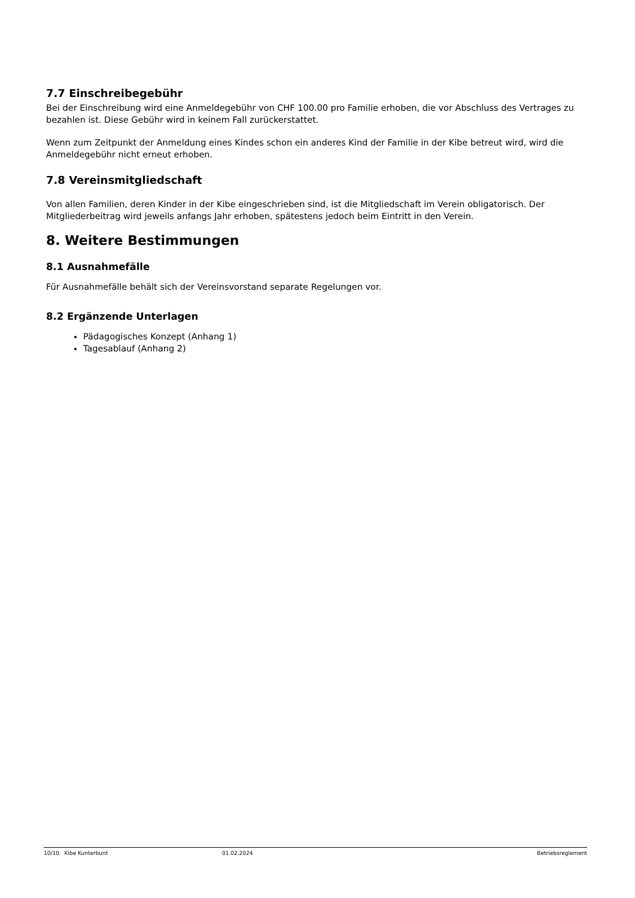7.7 Einschreibegebühr
Bei der Einschreibung wird eine Anmeldegebühr von CHF 100.00 pro Familie erhoben, die vor Abschluss des Vertrages zu bezahlen ist. Diese Gebühr wird in keinem Fall zurückerstattet.
Wenn zum Zeitpunkt der Anmeldung eines Kindes schon ein anderes Kind der Familie in der Kibe betreut wird, wird die Anmeldegebühr nicht erneut erhoben.
7.8 Vereinsmitgliedschaft
Von allen Familien, deren Kinder in der Kibe eingeschrieben sind, ist die Mitgliedschaft im Verein obligatorisch. Der Mitgliederbeitrag wird jeweils anfangs Jahr erhoben, spätestens jedoch beim Eintritt in den Verein.
8. Weitere Bestimmungen
8.1 Ausnahmefälle
Für Ausnahmefälle behält sich der Vereinsvorstand separate Regelungen vor.
8.2 Ergänzende Unterlagen
Pädagogisches Konzept (Anhang 1)
Tagesablauf (Anhang 2)
10/10 Kibe Kunterbunt 01.02.2024 Betriebsreglement